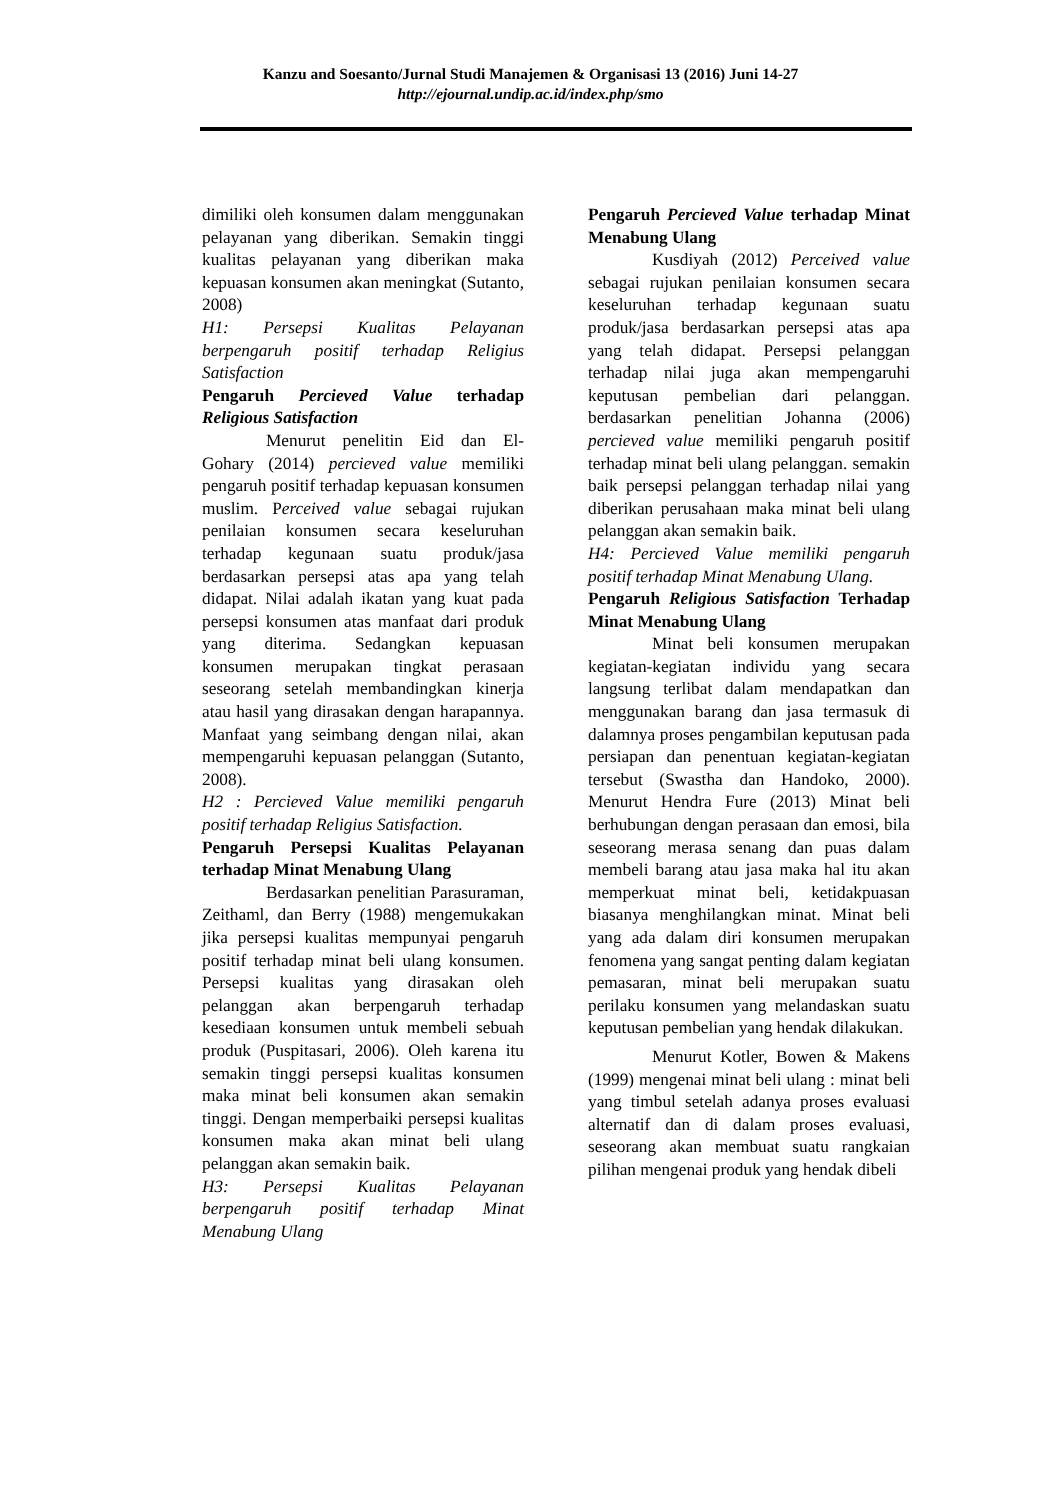Kanzu and Soesanto/Jurnal Studi Manajemen & Organisasi 13 (2016) Juni 14-27
http://ejournal.undip.ac.id/index.php/smo
dimiliki oleh konsumen dalam menggunakan pelayanan yang diberikan. Semakin tinggi kualitas pelayanan yang diberikan maka kepuasan konsumen akan meningkat (Sutanto, 2008)
H1: Persepsi Kualitas Pelayanan berpengaruh positif terhadap Religius Satisfaction
Pengaruh Percieved Value terhadap Religious Satisfaction
Menurut penelitin Eid dan El-Gohary (2014) percieved value memiliki pengaruh positif terhadap kepuasan konsumen muslim. Perceived value sebagai rujukan penilaian konsumen secara keseluruhan terhadap kegunaan suatu produk/jasa berdasarkan persepsi atas apa yang telah didapat. Nilai adalah ikatan yang kuat pada persepsi konsumen atas manfaat dari produk yang diterima. Sedangkan kepuasan konsumen merupakan tingkat perasaan seseorang setelah membandingkan kinerja atau hasil yang dirasakan dengan harapannya. Manfaat yang seimbang dengan nilai, akan mempengaruhi kepuasan pelanggan (Sutanto, 2008).
H2 : Percieved Value memiliki pengaruh positif terhadap Religius Satisfaction.
Pengaruh Persepsi Kualitas Pelayanan terhadap Minat Menabung Ulang
Berdasarkan penelitian Parasuraman, Zeithaml, dan Berry (1988) mengemukakan jika persepsi kualitas mempunyai pengaruh positif terhadap minat beli ulang konsumen. Persepsi kualitas yang dirasakan oleh pelanggan akan berpengaruh terhadap kesediaan konsumen untuk membeli sebuah produk (Puspitasari, 2006). Oleh karena itu semakin tinggi persepsi kualitas konsumen maka minat beli konsumen akan semakin tinggi. Dengan memperbaiki persepsi kualitas konsumen maka akan minat beli ulang pelanggan akan semakin baik.
H3: Persepsi Kualitas Pelayanan berpengaruh positif terhadap Minat Menabung Ulang
Pengaruh Percieved Value terhadap Minat Menabung Ulang
Kusdiyah (2012) Perceived value sebagai rujukan penilaian konsumen secara keseluruhan terhadap kegunaan suatu produk/jasa berdasarkan persepsi atas apa yang telah didapat. Persepsi pelanggan terhadap nilai juga akan mempengaruhi keputusan pembelian dari pelanggan. berdasarkan penelitian Johanna (2006) percieved value memiliki pengaruh positif terhadap minat beli ulang pelanggan. semakin baik persepsi pelanggan terhadap nilai yang diberikan perusahaan maka minat beli ulang pelanggan akan semakin baik.
H4: Percieved Value memiliki pengaruh positif terhadap Minat Menabung Ulang.
Pengaruh Religious Satisfaction Terhadap Minat Menabung Ulang
Minat beli konsumen merupakan kegiatan-kegiatan individu yang secara langsung terlibat dalam mendapatkan dan menggunakan barang dan jasa termasuk di dalamnya proses pengambilan keputusan pada persiapan dan penentuan kegiatan-kegiatan tersebut (Swastha dan Handoko, 2000). Menurut Hendra Fure (2013) Minat beli berhubungan dengan perasaan dan emosi, bila seseorang merasa senang dan puas dalam membeli barang atau jasa maka hal itu akan memperkuat minat beli, ketidakpuasan biasanya menghilangkan minat. Minat beli yang ada dalam diri konsumen merupakan fenomena yang sangat penting dalam kegiatan pemasaran, minat beli merupakan suatu perilaku konsumen yang melandaskan suatu keputusan pembelian yang hendak dilakukan.
Menurut Kotler, Bowen & Makens (1999) mengenai minat beli ulang : minat beli yang timbul setelah adanya proses evaluasi alternatif dan di dalam proses evaluasi, seseorang akan membuat suatu rangkaian pilihan mengenai produk yang hendak dibeli